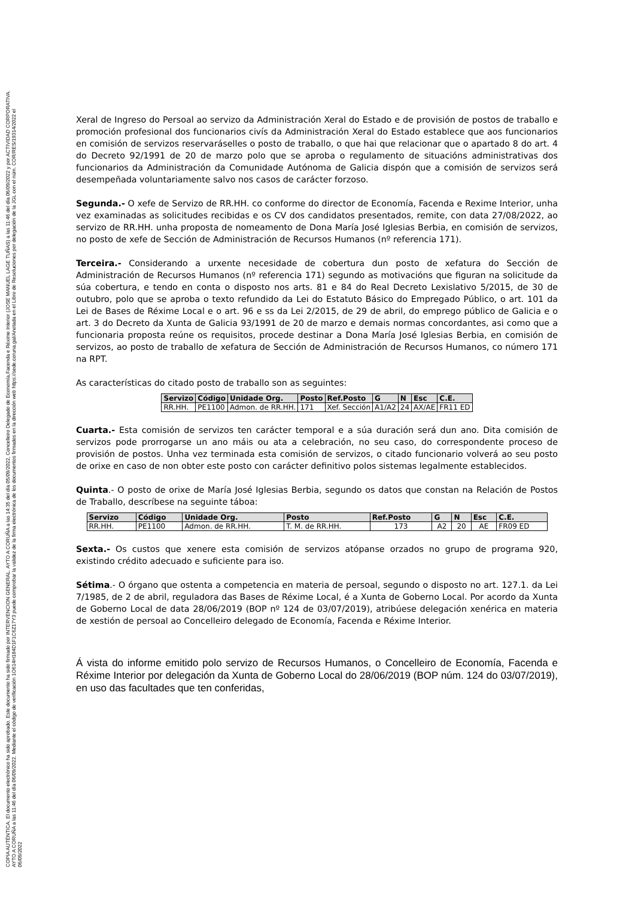COPIA AUTÉNTICA. El documento electrónico ha sido aprobado. Este documento ha sido firmado por INTERVENCION GENERAL. AYTO A CORUÑA a las 14:35 del día 05/09/2022, Concelleiro Delegado de Economía,Facenda e Réxime Interior (JOSE MANUEL LAGE TUÑAS) a las 11:46 del día 06/09/2022 y por ACTIVIDAD CORPORATIVA. AYTO A CORUÑA a las 11:46 del día 06/09/2022. Mediante el código de verificación 1O614H184D1F1C6Z17Y3 puede comprobar la validez de la firma electrónica de los documentos firmados en la dirección web https://sede.coruna.gal/Anotada en el Libro de Resoluciones por delegación de la JGL con el núm. COR/RES/19314/2022 el 06/09/2022
Xeral de Ingreso do Persoal ao servizo da Administración Xeral do Estado e de provisión de postos de traballo e promoción profesional dos funcionarios civís da Administración Xeral do Estado establece que aos funcionarios en comisión de servizos reservaráselles o posto de traballo, o que hai que relacionar que o apartado 8 do art. 4 do Decreto 92/1991 de 20 de marzo polo que se aproba o regulamento de situacións administrativas dos funcionarios da Administración da Comunidade Autónoma de Galicia dispón que a comisión de servizos será desempeñada voluntariamente salvo nos casos de carácter forzoso.
Segunda.- O xefe de Servizo de RR.HH. co conforme do director de Economía, Facenda e Rexime Interior, unha vez examinadas as solicitudes recibidas e os CV dos candidatos presentados, remite, con data 27/08/2022, ao servizo de RR.HH. unha proposta de nomeamento de Dona María José Iglesias Berbia, en comisión de servizos, no posto de xefe de Sección de Administración de Recursos Humanos (nº referencia 171).
Terceira.- Considerando a urxente necesidade de cobertura dun posto de xefatura do Sección de Administración de Recursos Humanos (nº referencia 171) segundo as motivacións que figuran na solicitude da súa cobertura, e tendo en conta o disposto nos arts. 81 e 84 do Real Decreto Lexislativo 5/2015, de 30 de outubro, polo que se aproba o texto refundido da Lei do Estatuto Básico do Empregado Público, o art. 101 da Lei de Bases de Réxime Local e o art. 96 e ss da Lei 2/2015, de 29 de abril, do emprego público de Galicia e o art. 3 do Decreto da Xunta de Galicia 93/1991 de 20 de marzo e demais normas concordantes, asi como que a funcionaria proposta reúne os requisitos, procede destinar a Dona María José Iglesias Berbia, en comisión de servizos, ao posto de traballo de xefatura de Sección de Administración de Recursos Humanos, co número 171 na RPT.
As características do citado posto de traballo son as seguintes:
| Servizo | Código | Unidade Org. | Posto | Ref.Posto | G | N | Esc | C.E. |
| --- | --- | --- | --- | --- | --- | --- | --- | --- |
| RR.HH. | PE1100 | Admon. de RR.HH. | 171 | Xef. Sección | A1/A2 | 24 | AX/AE | FR11 ED |
Cuarta.- Esta comisión de servizos ten carácter temporal e a súa duración será dun ano. Dita comisión de servizos pode prorrogarse un ano máis ou ata a celebración, no seu caso, do correspondente proceso de provisión de postos. Unha vez terminada esta comisión de servizos, o citado funcionario volverá ao seu posto de orixe en caso de non obter este posto con carácter definitivo polos sistemas legalmente establecidos.
Quinta.- O posto de orixe de María José Iglesias Berbia, segundo os datos que constan na Relación de Postos de Traballo, descríbese na seguinte táboa:
| Servizo | Código | Unidade Org. | Posto | Ref.Posto | G | N | Esc | C.E. |
| --- | --- | --- | --- | --- | --- | --- | --- | --- |
| RR.HH. | PE1100 | Admon. de RR.HH. | T. M. de RR.HH. | 173 | A2 | 20 | AE | FR09 ED |
Sexta.- Os custos que xenere esta comisión de servizos atópanse orzados no grupo de programa 920, existindo crédito adecuado e suficiente para iso.
Sétima.- O órgano que ostenta a competencia en materia de persoal, segundo o disposto no art. 127.1. da Lei 7/1985, de 2 de abril, reguladora das Bases de Réxime Local, é a Xunta de Goberno Local. Por acordo da Xunta de Goberno Local de data 28/06/2019 (BOP nº 124 de 03/07/2019), atribúese delegación xenérica en materia de xestión de persoal ao Concelleiro delegado de Economía, Facenda e Réxime Interior.
Á vista do informe emitido polo servizo de Recursos Humanos, o Concelleiro de Economía, Facenda e Réxime Interior por delegación da Xunta de Goberno Local do 28/06/2019 (BOP núm. 124 do 03/07/2019), en uso das facultades que ten conferidas,